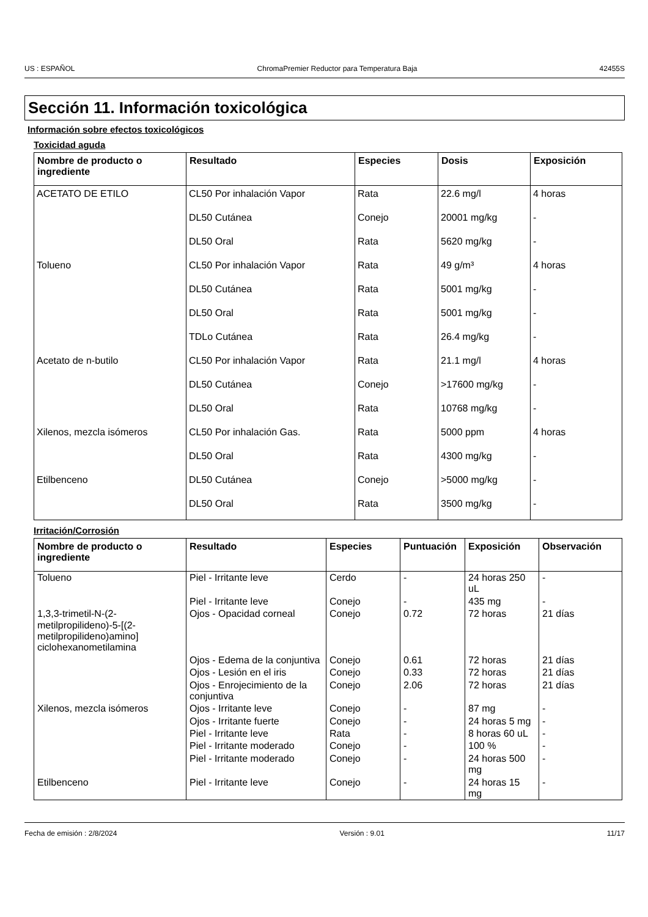US : ESPAÑOL ChromaPremier Reductor para Temperatura Baja 42455S
Sección 11. Información toxicológica
Información sobre efectos toxicológicos
Toxicidad aguda
| Nombre de producto o ingrediente | Resultado | Especies | Dosis | Exposición |
| --- | --- | --- | --- | --- |
| ACETATO DE ETILO | CL50 Por inhalación Vapor | Rata | 22.6 mg/l | 4 horas |
| | DL50 Cutánea | Conejo | 20001 mg/kg | - |
| | DL50 Oral | Rata | 5620 mg/kg | - |
| Tolueno | CL50 Por inhalación Vapor | Rata | 49 g/m³ | 4 horas |
| | DL50 Cutánea | Rata | 5001 mg/kg | - |
| | DL50 Oral | Rata | 5001 mg/kg | - |
| | TDLo Cutánea | Rata | 26.4 mg/kg | - |
| Acetato de n-butilo | CL50 Por inhalación Vapor | Rata | 21.1 mg/l | 4 horas |
| | DL50 Cutánea | Conejo | >17600 mg/kg | - |
| | DL50 Oral | Rata | 10768 mg/kg | - |
| Xilenos, mezcla isómeros | CL50 Por inhalación Gas. | Rata | 5000 ppm | 4 horas |
| | DL50 Oral | Rata | 4300 mg/kg | - |
| Etilbenceno | DL50 Cutánea | Conejo | >5000 mg/kg | - |
| | DL50 Oral | Rata | 3500 mg/kg | - |
Irritación/Corrosión
| Nombre de producto o ingrediente | Resultado | Especies | Puntuación | Exposición | Observación |
| --- | --- | --- | --- | --- | --- |
| Tolueno | Piel - Irritante leve | Cerdo | - | 24 horas 250 uL | - |
| | Piel - Irritante leve | Conejo | - | 435 mg | - |
| 1,3,3-trimetil-N-(2-metilpropilideno)-5-[(2-metilpropilideno)amino] ciclohexanometilamina | Ojos - Opacidad corneal | Conejo | 0.72 | 72 horas | 21 días |
| | Ojos - Edema de la conjuntiva | Conejo | 0.61 | 72 horas | 21 días |
| | Ojos - Lesión en el iris | Conejo | 0.33 | 72 horas | 21 días |
| | Ojos - Enrojecimiento de la conjuntiva | Conejo | 2.06 | 72 horas | 21 días |
| Xilenos, mezcla isómeros | Ojos - Irritante leve | Conejo | - | 87 mg | - |
| | Ojos - Irritante fuerte | Conejo | - | 24 horas 5 mg | - |
| | Piel - Irritante leve | Rata | - | 8 horas 60 uL | - |
| | Piel - Irritante moderado | Conejo | - | 100 % | - |
| | Piel - Irritante moderado | Conejo | - | 24 horas 500 mg | - |
| Etilbenceno | Piel - Irritante leve | Conejo | - | 24 horas 15 mg | - |
Fecha de emisión : 2/8/2024 Versión : 9.01 11/17